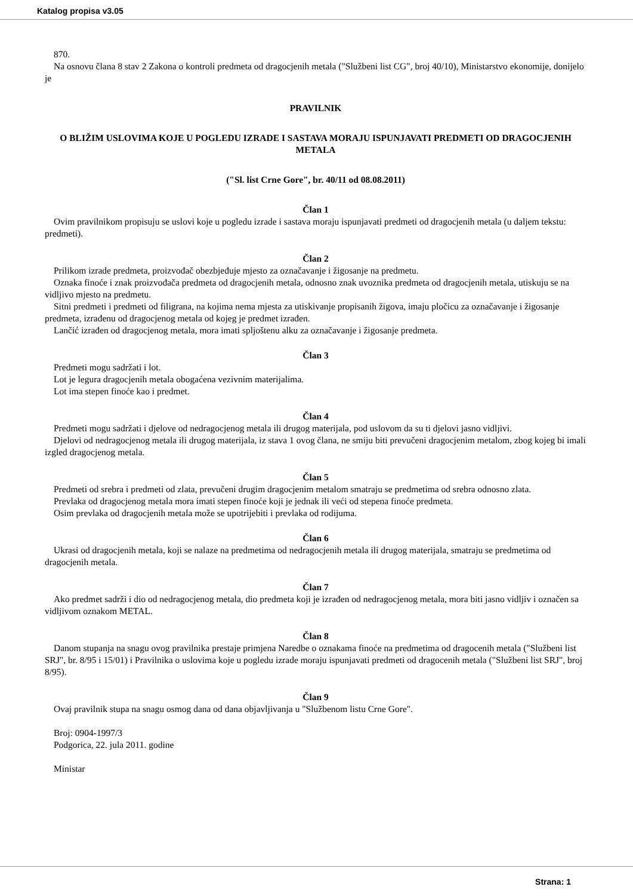Katalog propisa v3.05
870.
Na osnovu člana 8 stav 2 Zakona o kontroli predmeta od dragocjenih metala ("Službeni list CG", broj 40/10), Ministarstvo ekonomije, donijelo je
PRAVILNIK
O BLIŽIM USLOVIMA KOJE U POGLEDU IZRADE I SASTAVA MORAJU ISPUNJAVATI PREDMETI OD DRAGOCJENIH METALA
("Sl. list Crne Gore", br. 40/11 od 08.08.2011)
Član 1
Ovim pravilnikom propisuju se uslovi koje u pogledu izrade i sastava moraju ispunjavati predmeti od dragocjenih metala (u daljem tekstu: predmeti).
Član 2
Prilikom izrade predmeta, proizvođač obezbjeđuje mjesto za označavanje i žigosanje na predmetu.
Oznaka finoće i znak proizvođača predmeta od dragocjenih metala, odnosno znak uvoznika predmeta od dragocjenih metala, utiskuju se na vidljivo mjesto na predmetu.
Sitni predmeti i predmeti od filigrana, na kojima nema mjesta za utiskivanje propisanih žigova, imaju pločicu za označavanje i žigosanje predmeta, izrađenu od dragocjenog metala od kojeg je predmet izrađen.
Lančić izrađen od dragocjenog metala, mora imati spljoštenu alku za označavanje i žigosanje predmeta.
Član 3
Predmeti mogu sadržati i lot.
Lot je legura dragocjenih metala obogaćena vezivnim materijalima.
Lot ima stepen finoće kao i predmet.
Član 4
Predmeti mogu sadržati i djelove od nedragocjenog metala ili drugog materijala, pod uslovom da su ti djelovi jasno vidljivi.
Djelovi od nedragocjenog metala ili drugog materijala, iz stava 1 ovog člana, ne smiju biti prevučeni dragocjenim metalom, zbog kojeg bi imali izgled dragocjenog metala.
Član 5
Predmeti od srebra i predmeti od zlata, prevučeni drugim dragocjenim metalom smatraju se predmetima od srebra odnosno zlata.
Prevlaka od dragocjenog metala mora imati stepen finoće koji je jednak ili veći od stepena finoće predmeta.
Osim prevlaka od dragocjenih metala može se upotrijebiti i prevlaka od rodijuma.
Član 6
Ukrasi od dragocjenih metala, koji se nalaze na predmetima od nedragocjenih metala ili drugog materijala, smatraju se predmetima od dragocjenih metala.
Član 7
Ako predmet sadrži i dio od nedragocjenog metala, dio predmeta koji je izrađen od nedragocjenog metala, mora biti jasno vidljiv i označen sa vidljivom oznakom METAL.
Član 8
Danom stupanja na snagu ovog pravilnika prestaje primjena Naredbe o oznakama finoće na predmetima od dragocenih metala ("Službeni list SRJ", br. 8/95 i 15/01) i Pravilnika o uslovima koje u pogledu izrade moraju ispunjavati predmeti od dragocenih metala ("Službeni list SRJ", broj 8/95).
Član 9
Ovaj pravilnik stupa na snagu osmog dana od dana objavljivanja u "Službenom listu Crne Gore".
Broj: 0904-1997/3
Podgorica, 22. jula 2011. godine
Ministar
Strana: 1